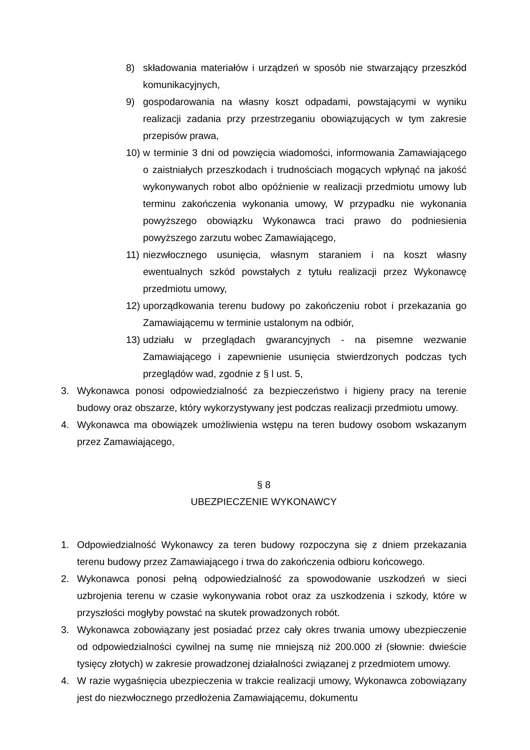8) składowania materiałów i urządzeń w sposób nie stwarzający przeszkód komunikacyjnych,
9) gospodarowania na własny koszt odpadami, powstającymi w wyniku realizacji zadania przy przestrzeganiu obowiązujących w tym zakresie przepisów prawa,
10) w terminie 3 dni od powzięcia wiadomości, informowania Zamawiającego o zaistniałych przeszkodach i trudnościach mogących wpłynąć na jakość wykonywanych robot albo opóźnienie w realizacji przedmiotu umowy lub terminu zakończenia wykonania umowy, W przypadku nie wykonania powyższego obowiązku Wykonawca traci prawo do podniesienia powyższego zarzutu wobec Zamawiającego,
11) niezwłocznego usunięcia, własnym staraniem i na koszt własny ewentualnych szkód powstałych z tytułu realizacji przez Wykonawcę przedmiotu umowy,
12) uporządkowania terenu budowy po zakończeniu robot i przekazania go Zamawiającemu w terminie ustalonym na odbiór,
13) udziału w przeglądach gwarancyjnych - na pisemne wezwanie Zamawiającego i zapewnienie usunięcia stwierdzonych podczas tych przeglądów wad, zgodnie z § l ust. 5,
3. Wykonawca ponosi odpowiedzialność za bezpieczeństwo i higieny pracy na terenie budowy oraz obszarze, który wykorzystywany jest podczas realizacji przedmiotu umowy.
4. Wykonawca ma obowiązek umożliwienia wstępu na teren budowy osobom wskazanym przez Zamawiającego,
§ 8
UBEZPIECZENIE WYKONAWCY
1. Odpowiedzialność Wykonawcy za teren budowy rozpoczyna się z dniem przekazania terenu budowy przez Zamawiającego i trwa do zakończenia odbioru końcowego.
2. Wykonawca ponosi pełną odpowiedzialność za spowodowanie uszkodzeń w sieci uzbrojenia terenu w czasie wykonywania robot oraz za uszkodzenia i szkody, które w przyszłości mogłyby powstać na skutek prowadzonych robót.
3. Wykonawca zobowiązany jest posiadać przez cały okres trwania umowy ubezpieczenie od odpowiedzialności cywilnej na sumę nie mniejszą niż 200.000 zł (słownie: dwieście tysięcy złotych) w zakresie prowadzonej działalności związanej z przedmiotem umowy.
4. W razie wygaśnięcia ubezpieczenia w trakcie realizacji umowy, Wykonawca zobowiązany jest do niezwłocznego przedłożenia Zamawiającemu, dokumentu